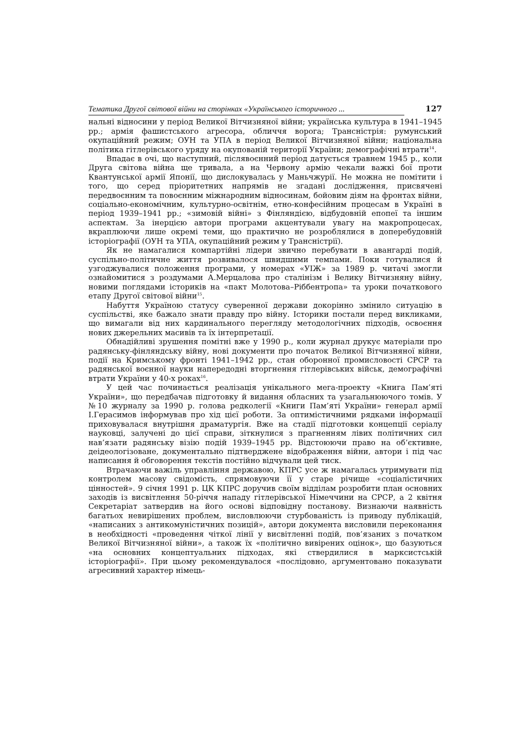Тематика Другої світової війни на сторінках «Українського історичного ... 127
нальні відносини у період Великої Вітчизняної війни; українська культура в 1941–1945 рр.; армія фашистського агресора, обличчя ворога; Трансністрія: румунський окупаційний режим; ОУН та УПА в період Великої Вітчизняної війни; національна політика гітлерівського уряду на окупованій території України; демографічні втрати<sup>14</sup>.
Впадає в очі, що наступний, післявоєнний період датується травнем 1945 р., коли Друга світова війна ще тривала, а на Червону армію чекали важкі бої проти Квантунської армії Японії, що дислокувалась у Маньчжурії. Не можна не помітити і того, що серед пріоритетних напрямів не згадані дослідження, присвячені передвоєнним та повоєнним міжнародним відносинам, бойовим діям на фронтах війни, соціально-економічним, культурно-освітнім, етно-конфесійним процесам в Україні в період 1939–1941 рр.; «зимовій війні» з Фінляндією, відбудовній епопеї та іншим аспектам. За інерцією автори програми акцентували увагу на макропроцесах, вкраплюючи лише окремі теми, що практично не розроблялися в доперебудовній історіографії (ОУН та УПА, окупаційний режим у Трансністрії).
Як не намагалися компартійні лідери звично перебувати в авангарді подій, суспільно-політичне життя розвивалося швидшими темпами. Поки готувалися й узгоджувалися положення програми, у номерах «УІЖ» за 1989 р. читачі змогли ознайомитися з роздумами А.Мерцалова про сталінізм і Велику Вітчизняну війну, новими поглядами істориків на «пакт Молотова–Ріббентропа» та уроки початкового етапу Другої світової війни<sup>15</sup>.
Набуття Україною статусу суверенної держави докорінно змінило ситуацію в суспільстві, яке бажало знати правду про війну. Історики постали перед викликами, що вимагали від них кардинального перегляду методологічних підходів, освоєння нових джерельних масивів та їх інтерпретації.
Обнадійливі зрушення помітні вже у 1990 р., коли журнал друкує матеріали про радянську-фінляндську війну, нові документи про початок Великої Вітчизняної війни, події на Кримському фронті 1941–1942 рр., стан оборонної промисловості СРСР та радянської воєнної науки напередодні вторгнення гітлерівських військ, демографічні втрати України у 40-х роках<sup>16</sup>.
У цей час починається реалізація унікального мега-проекту «Книга Пам’яті України», що передбачав підготовку й видання обласних та узагальнюючого томів. У №10 журналу за 1990 р. голова редколегії «Книги Пам’яті України» генерал армії І.Герасимов інформував про хід цієї роботи. За оптимістичними рядками інформації приховувалася внутрішня драматургія. Вже на стадії підготовки концепції серіалу науковці, залучені до цієї справи, зіткнулися з прагненням лівих політичних сил нав’язати радянську візію подій 1939–1945 рр. Відстоюючи право на об’єктивне, деідеологізоване, документально підтверджене відображення війни, автори і під час написання й обговорення текстів постійно відчували цей тиск.
Втрачаючи важіль управління державою, КПРС усе ж намагалась утримувати під контролем масову свідомість, спрямовуючи її у старе річище «соціалістичних цінностей». 9 січня 1991 р. ЦК КПРС доручив своїм відділам розробити план основних заходів із висвітлення 50-річчя нападу гітлерівської Німеччини на СРСР, а 2 квітня Секретаріат затвердив на його основі відповідну постанову. Визнаючи наявність багатьох невирішених проблем, висловлюючи стурбованість із приводу публікацій, «написаних з антикомуністичних позицій», автори документа висловили переконання в необхідності «проведення чіткої лінії у висвітленні подій, пов’язаних з початком Великої Вітчизняної війни», а також їх «політично вивірених оцінок», що базуються «на основних концептуальних підходах, які ствердилися в марксистській історіографії». При цьому рекомендувалося «послідовно, аргументовано показувати агресивний характер німець-